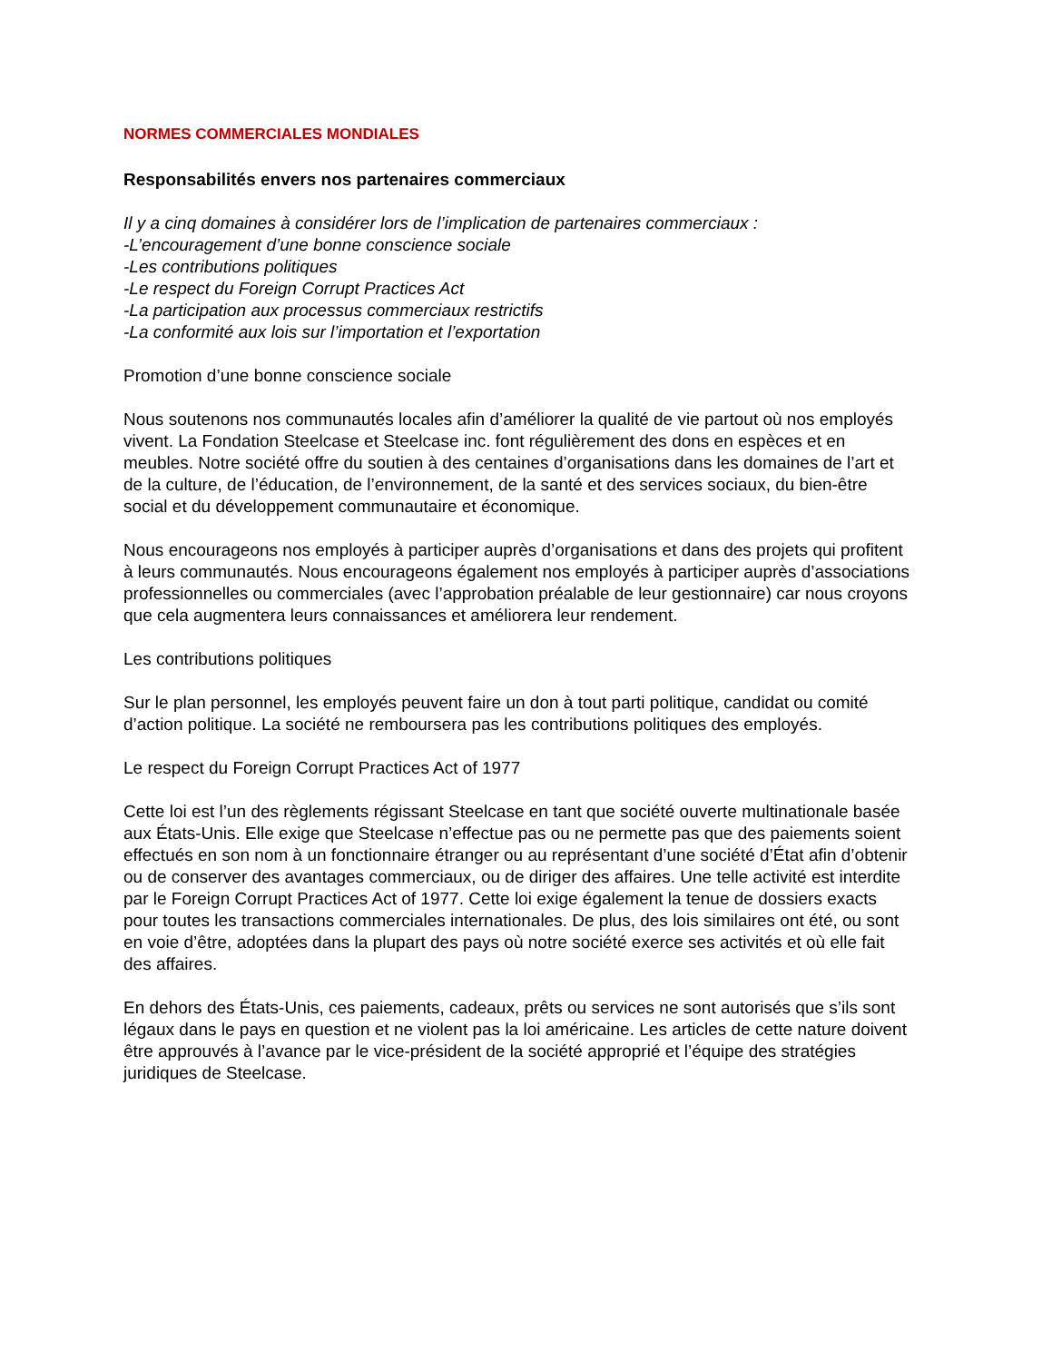NORMES COMMERCIALES MONDIALES
Responsabilités envers nos partenaires commerciaux
Il y a cinq domaines à considérer lors de l’implication de partenaires commerciaux :
-L’encouragement d’une bonne conscience sociale
-Les contributions politiques
-Le respect du Foreign Corrupt Practices Act
-La participation aux processus commerciaux restrictifs
-La conformité aux lois sur l’importation et l’exportation
Promotion d’une bonne conscience sociale
Nous soutenons nos communautés locales afin d’améliorer la qualité de vie partout où nos employés vivent. La Fondation Steelcase et Steelcase inc. font régulièrement des dons en espèces et en meubles. Notre société offre du soutien à des centaines d’organisations dans les domaines de l’art et de la culture, de l’éducation, de l’environnement, de la santé et des services sociaux, du bien-être social et du développement communautaire et économique.
Nous encourageons nos employés à participer auprès d’organisations et dans des projets qui profitent à leurs communautés. Nous encourageons également nos employés à participer auprès d’associations professionnelles ou commerciales (avec l’approbation préalable de leur gestionnaire) car nous croyons que cela augmentera leurs connaissances et améliorera leur rendement.
Les contributions politiques
Sur le plan personnel, les employés peuvent faire un don à tout parti politique, candidat ou comité d’action politique. La société ne remboursera pas les contributions politiques des employés.
Le respect du Foreign Corrupt Practices Act of 1977
Cette loi est l’un des règlements régissant Steelcase en tant que société ouverte multinationale basée aux États-Unis. Elle exige que Steelcase n’effectue pas ou ne permette pas que des paiements soient effectués en son nom à un fonctionnaire étranger ou au représentant d’une société d’État afin d’obtenir ou de conserver des avantages commerciaux, ou de diriger des affaires. Une telle activité est interdite par le Foreign Corrupt Practices Act of 1977. Cette loi exige également la tenue de dossiers exacts pour toutes les transactions commerciales internationales. De plus, des lois similaires ont été, ou sont en voie d’être, adoptées dans la plupart des pays où notre société exerce ses activités et où elle fait des affaires.
En dehors des États-Unis, ces paiements, cadeaux, prêts ou services ne sont autorisés que s’ils sont légaux dans le pays en question et ne violent pas la loi américaine. Les articles de cette nature doivent être approuvés à l’avance par le vice-président de la société approprié et l’équipe des stratégies juridiques de Steelcase.